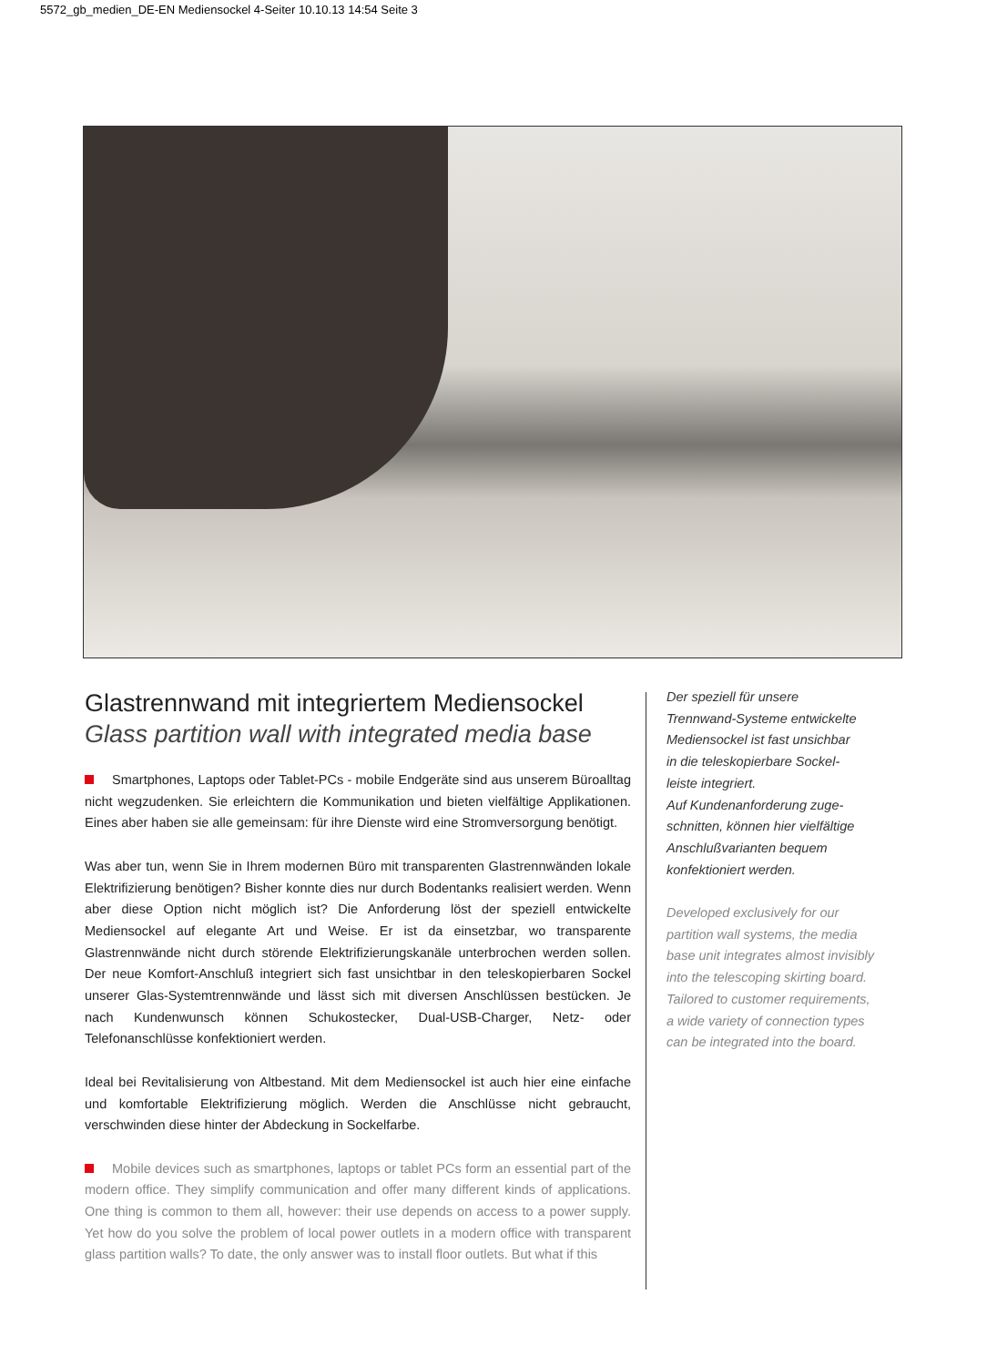5572_gb_medien_DE-EN Mediensockel 4-Seiter 10.10.13 14:54 Seite 3
Glastrennwand mit integriertem Mediensockel
Glass partition wall with integrated media base
Smartphones, Laptops oder Tablet-PCs - mobile Endgeräte sind aus unserem Büroalltag nicht wegzudenken. Sie erleichtern die Kommunikation und bieten vielfältige Applikationen. Eines aber haben sie alle gemeinsam: für ihre Dienste wird eine Stromversorgung benötigt.
Was aber tun, wenn Sie in Ihrem modernen Büro mit transparenten Glastrennwänden lokale Elektrifizierung benötigen? Bisher konnte dies nur durch Bodentanks realisiert werden. Wenn aber diese Option nicht möglich ist? Die Anforderung löst der speziell entwickelte Mediensockel auf elegante Art und Weise. Er ist da einsetzbar, wo transparente Glastrennwände nicht durch störende Elektrifizierungskanäle unterbrochen werden sollen. Der neue Komfort-Anschluß integriert sich fast unsichtbar in den teleskopierbaren Sockel unserer Glas-Systemtrennwände und lässt sich mit diversen Anschlüssen bestücken. Je nach Kundenwunsch können Schukostecker, Dual-USB-Charger, Netz- oder Telefonanschlüsse konfektioniert werden.
Ideal bei Revitalisierung von Altbestand. Mit dem Mediensockel ist auch hier eine einfache und komfortable Elektrifizierung möglich. Werden die Anschlüsse nicht gebraucht, verschwinden diese hinter der Abdeckung in Sockelfarbe.
Mobile devices such as smartphones, laptops or tablet PCs form an essential part of the modern office. They simplify communication and offer many different kinds of applications. One thing is common to them all, however: their use depends on access to a power supply. Yet how do you solve the problem of local power outlets in a modern office with transparent glass partition walls? To date, the only answer was to install floor outlets. But what if this
Der speziell für unsere
Trennwand-Systeme entwickelte
Mediensockel ist fast unsichbar
in die teleskopierbare Sockel-
leiste integriert.
Auf Kundenanforderung zuge-
schnitten, können hier vielfältige
Anschlußvarianten bequem
konfektioniert werden.
Developed exclusively for our
partition wall systems, the media
base unit integrates almost invisibly
into the telescoping skirting board.
Tailored to customer requirements,
a wide variety of connection types
can be integrated into the board.